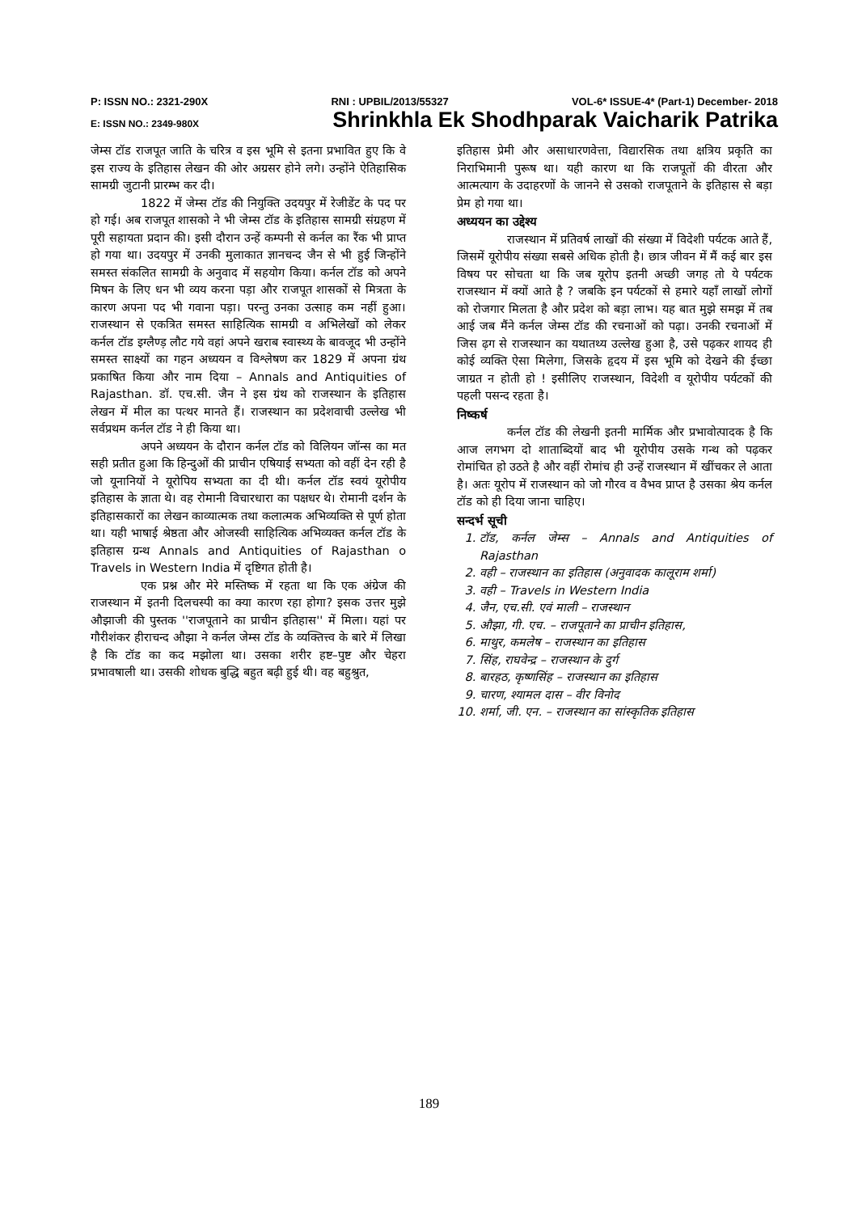P: ISSN NO.: 2321-290X RNI : UPBIL/2013/55327 VOL-6* ISSUE-4* (Part-1) December- 2018
E: ISSN NO.: 2349-980X Shrinkhla Ek Shodhparak Vaicharik Patrika
जेम्स टॉड राजपूत जाति के चरित्र व इस भूमि से इतना प्रभावित हुए कि वे इस राज्य के इतिहास लेखन की ओर अग्रसर होने लगे। उन्होंने ऐतिहासिक सामग्री जुटानी प्रारम्भ कर दी।
1822 में जेम्स टॉड की नियुक्ति उदयपुर में रेजीडेंट के पद पर हो गई। अब राजपूत शासको ने भी जेम्स टॉड के इतिहास सामग्री संग्रहण में पूरी सहायता प्रदान की। इसी दौरान उन्हें कम्पनी से कर्नल का रैंक भी प्राप्त हो गया था। उदयपुर में उनकी मुलाकात ज्ञानचन्द जैन से भी हुई जिन्होंने समस्त संकलित सामग्री के अनुवाद में सहयोग किया। कर्नल टॉड को अपने मिषन के लिए धन भी व्यय करना पड़ा और राजपूत शासकों से मित्रता के कारण अपना पद भी गवाना पड़ा। परन्तु उनका उत्साह कम नहीं हुआ। राजस्थान से एकत्रित समस्त साहित्यिक सामग्री व अभिलेखों को लेकर कर्नल टॉड इग्लैण्ड़ लौट गये वहां अपने खराब स्वास्थ्य के बावजूद भी उन्होंने समस्त साक्ष्यों का गहन अध्ययन व विश्लेषण कर 1829 में अपना ग्रंथ प्रकाषित किया और नाम दिया – Annals and Antiquities of Rajasthan. डॉ. एच.सी. जैन ने इस ग्रंथ को राजस्थान के इतिहास लेखन में मील का पत्थर मानते हैं। राजस्थान का प्रदेशवाची उल्लेख भी सर्वप्रथम कर्नल टॉड ने ही किया था।
अपने अध्ययन के दौरान कर्नल टॉड को विलियन जॉन्स का मत सही प्रतीत हुआ कि हिन्दुओं की प्राचीन एषियाई सभ्यता को वहीं देन रही है जो यूनानियों ने यूरोपिय सभ्यता का दी थी। कर्नल टॉड स्वयं यूरोपीय इतिहास के ज्ञाता थे। वह रोमानी विचारधारा का पक्षधर थे। रोमानी दर्शन के इतिहासकारों का लेखन काव्यात्मक तथा कलात्मक अभिव्यक्ति से पूर्ण होता था। यही भाषाई श्रेष्ठता और ओजस्वी साहित्यिक अभिव्यक्त कर्नल टॉड के इतिहास ग्रन्थ Annals and Antiquities of Rajasthan o Travels in Western India में दृष्टिगत होती है।
एक प्रश्न और मेरे मस्तिष्क में रहता था कि एक अंग्रेज की राजस्थान में इतनी दिलचस्पी का क्या कारण रहा होगा? इसक उत्तर मुझे औझाजी की पुस्तक ''राजपूताने का प्राचीन इतिहास'' में मिला। यहां पर गौरीशंकर हीराचन्द औझा ने कर्नल जेम्स टॉड के व्यक्तित्त्व के बारे में लिखा है कि टॉड का कद मझोला था। उसका शरीर हष्ट–पुष्ट और चेहरा प्रभावषाली था। उसकी शोधक बुद्धि बहुत बढ़ी हुई थी। वह बहुश्रुत,
इतिहास प्रेमी और असाधारणवेत्ता, विद्यारसिक तथा क्षत्रिय प्रकृति का निराभिमानी पुरूष था। यही कारण था कि राजपूतों की वीरता और आत्मत्याग के उदाहरणों के जानने से उसको राजपूताने के इतिहास से बड़ा प्रेम हो गया था।
अध्ययन का उद्देश्य
राजस्थान में प्रतिवर्ष लाखों की संख्या में विदेशी पर्यटक आते हैं, जिसमें यूरोपीय संख्या सबसे अधिक होती है। छात्र जीवन में मैं कई बार इस विषय पर सोचता था कि जब यूरोप इतनी अच्छी जगह तो ये पर्यटक राजस्थान में क्यों आते है ? जबकि इन पर्यटकों से हमारे यहाँ लाखों लोगों को रोजगार मिलता है और प्रदेश को बड़ा लाभ। यह बात मुझे समझ में तब आई जब मैंने कर्नल जेम्स टॉड की रचनाओं को पढ़ा। उनकी रचनाओं में जिस ढ़ग से राजस्थान का यथातथ्य उल्लेख हुआ है, उसे पढ़कर शायद ही कोई व्यक्ति ऐसा मिलेगा, जिसके हृदय में इस भूमि को देखने की ईच्छा जाग्रत न होती हो ! इसीलिए राजस्थान, विदेशी व यूरोपीय पर्यटकों की पहली पसन्द रहता है।
निष्कर्ष
कर्नल टॉड की लेखनी इतनी मार्मिक और प्रभावोत्पादक है कि आज लगभग दो शाताब्दियों बाद भी यूरोपीय उसके गन्थ को पढ़कर रोमांचित हो उठते है और वहीं रोमांच ही उन्हें राजस्थान में खींचकर ले आता है। अतः यूरोप में राजस्थान को जो गौरव व वैभव प्राप्त है उसका श्रेय कर्नल टॉड को ही दिया जाना चाहिए।
सन्दर्भ सूची
1. टॉड, कर्नल जेम्स – Annals and Antiquities of Rajasthan
2. वही – राजस्थान का इतिहास (अनुवादक कालूराम शर्मा)
3. वही – Travels in Western India
4. जैन, एच.सी. एवं माली – राजस्थान
5. औझा, गी. एच. – राजपूताने का प्राचीन इतिहास,
6. माथुर, कमलेष – राजस्थान का इतिहास
7. सिंह, राघवेन्द्र – राजस्थान के दुर्ग
8. बारहठ, कृष्णसिंह – राजस्थान का इतिहास
9. चारण, श्यामल दास – वीर विनोद
10. शर्मा, जी. एन. – राजस्थान का सांस्कृतिक इतिहास
189